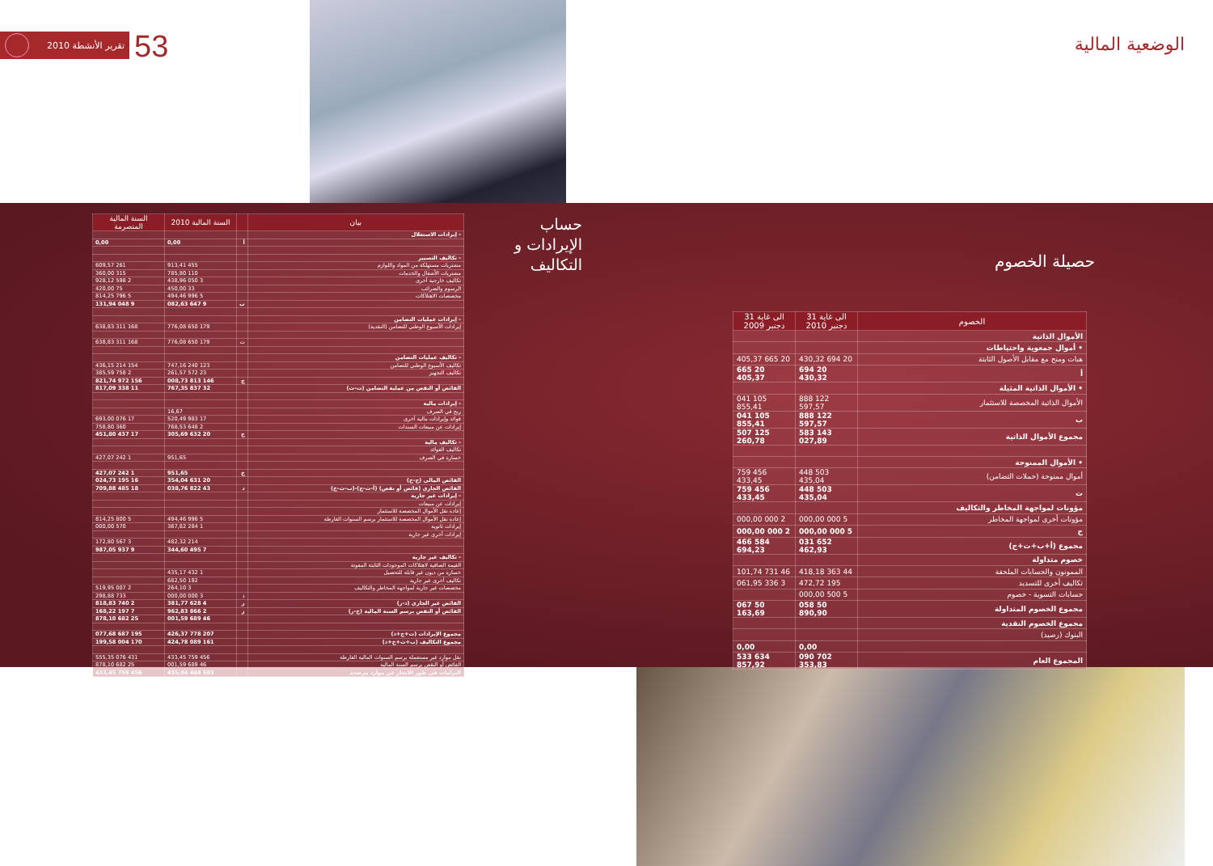2010 تقرير الأنشطة
53
الوضعية المالية
حصيلة الخصوم
| الخصوم | الى غاية 31 دجنبر 2010 | الى غاية 31 دجنبر 2009 |
| --- | --- | --- |
| الأموال الذاتية | | |
| • أموال جمعوية واحتياطات | | |
| هبات ومنح مع مقابل الأصول الثابتة | 20 694 430,32 | 20 665 405,37 |
| أ | 20 694 430,32 | 20 665 405,37 |
| • الأموال الذاتية المثيلة | | |
| الأموال الذاتية المخصصة للاستثمار | 122 888 597,57 | 105 041 855,41 |
| ب | 122 888 597,57 | 105 041 855,41 |
| مجموع الأموال الذاتية | 143 583 027,89 | 125 507 260,78 |
| • الأموال الممنوحة | | |
| أموال ممنوحة (حملات التضامن) | 503 448 435,04 | 456 759 433,45 |
| ت | 503 448 435,04 | 456 759 433,45 |
| مؤونات لمواجهة المخاطر والتكاليف | | |
| مؤونات أخرى لمواجهة المخاطر | 5 000 000,00 | 2 000 000,00 |
| ج | 5 000 000,00 | 2 000 000,00 |
| مجموع (أ+ب+ت+ج) | 652 031 462,93 | 584 466 694,23 |
| خصوم متداولة | | |
| الممونون والحسابات الملحقة | 44 363 418,18 | 46 731 101,74 |
| تكاليف أخرى للتسديد | 195 472,72 | 3 336 061,95 |
| حسابات التسوية - خصوم | 5 500 000,00 | |
| مجموع الخصوم المتداولة | 50 058 890,90 | 50 067 163,69 |
| مجموع الخصوم النقدية | | |
| البنوك (رصيد) | | |
| | 0,00 | 0,00 |
| المجموع العام | 702 090 353,83 | 634 533 857,92 |
حساب الإيرادات و التكاليف
| بيان | | السنة المالية 2010 | السنة المالية المنصرمة |
| --- | --- | --- | --- |
| - إيرادات الاستغلال | | | |
| | أ | 0,00 | 0,00 |
| - تكاليف التسيير | | | |
| مشتريات مستهلكة من المواد واللوازم | | 455 913,41 | 261 609,57 |
| مشتريات الأشغال والخدمات | | 110 785,80 | 315 360,00 |
| تكاليف خارجية أخرى | | 3 050 438,96 | 2 598 928,12 |
| الرسوم والضرائب | | 33 450,00 | 75 420,00 |
| مخصصات الاهتلاكات | | 5 996 494,46 | 5 796 814,25 |
| | ب | 9 647 082,63 | 9 048 131,94 |
| - إيرادات عمليات التضامن | | | |
| إيرادات الأسبوع الوطني للتضامن (النقدية) | | 179 650 776,08 | 168 311 638,83 |
| | ت | 179 650 776,08 | 168 311 638,83 |
| - تكاليف عمليات التضامن | | | |
| تكاليف الأسبوع الوطني للتضامن | | 123 240 747,16 | 154 214 436,15 |
| تكاليف التجهيز | | 23 572 261,57 | 2 758 385,59 |
| | ج | 146 813 008,73 | 156 972 821,74 |
| الفائض أو النقص من عملية التضامن (ت-ث) | | 32 837 767,35 | 11 338 817,09 |
| - إيرادات مالية | | | |
| ربح في الصرف | | 16,67 | |
| فوائد وإيرادات مالية أخرى | | 17 983 520,49 | 17 076 693,00 |
| إيرادات عن مبيعات السندات | | 2 648 768,53 | 360 758,80 |
| | ح | 20 632 305,69 | 17 437 451,80 |
| - تكاليف مالية | | | |
| تكاليف الفوائد | | | |
| خسارة في الصرف | | 951,65 | 1 242 427,07 |
| | خ | 951,65 | 1 242 427,07 |
| الفائض المالي (ح-خ) | | 20 631 354,04 | 16 195 024,73 |
| الفائض الجاري (فائض أو نقص) (أ-ت-ج)-(ب-ث-خ) | د | 43 822 038,76 | 18 485 709,88 |
| - إيرادات غير جارية | | | |
| إيرادات عن مبيعات | | | |
| إعادة نقل الأموال المخصصة للاستثمار | | | |
| إعادة نقل الأموال المخصصة للاستثمار برسم السنوات الفارطة | | 5 996 494,46 | 5 800 814,25 |
| إيرادات ثانوية | | 1 284 367,82 | 570 000,00 |
| إيرادات أخرى غير جارية | | | |
| | | 214 482,32 | 3 567 172,80 |
| | | 7 495 344,60 | 9 937 987,05 |
| - تكاليف غير جارية | | | |
| القيمة الصافية لاهتلاكات الموجودات الثابتة المفوتة | | | |
| خسارة من ديون غير قابلة للتحصيل | | 1 432 435,17 | |
| تكاليف أخرى غير جارية | | 192 682,50 | |
| مخصصات غير جارية لمواجهة المخاطر والتكاليف | | 3 264,10 | 2 007 519,95 |
| | ذ | 3 000 000,00 | 733 298,88 |
| الفائض غير الجاري (ذ-ر) | ر | 4 628 381,77 | 2 740 818,83 |
| الفائض أو النقص برسم السنة المالية (خ-ر) | ز | 2 866 962,83 | 7 197 168,22 |
| | | 46 689 001,59 | 25 682 878,10 |
| مجموع الإيرادات (ت+ح+ذ) | | 207 778 426,37 | 195 687 077,68 |
| مجموع التكاليف (ب+ث+خ+ذ) | | 161 089 424,78 | 170 004 199,58 |
| نقل موارد غير مستعملة برسم السنوات المالية الفارطة | | 456 759 433,45 | 431 076 555,35 |
| الفائض أو النقص برسم السنة المالية | | 46 689 001,59 | 25 682 878,10 |
| التزامات في طور الانجاز عن موارد مرصدة | | 503 448 435,04 | 456 759 433,45 |